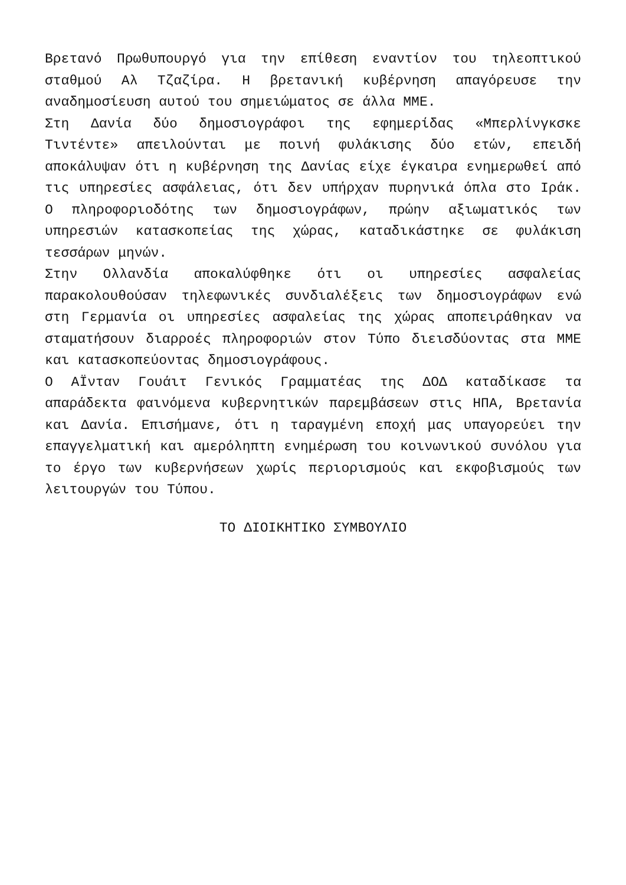Βρετανό Πρωθυπουργό για την επίθεση εναντίον του τηλεοπτικού σταθμού Αλ Τζαζίρα. Η βρετανική κυβέρνηση απαγόρευσε την αναδημοσίευση αυτού του σημειώματος σε άλλα ΜΜΕ.
Στη Δανία δύο δημοσιογράφοι της εφημερίδας «Μπερλίνγκσκε Τιντέντε» απειλούνται με ποινή φυλάκισης δύο ετών, επειδή αποκάλυψαν ότι η κυβέρνηση της Δανίας είχε έγκαιρα ενημερωθεί από τις υπηρεσίες ασφάλειας, ότι δεν υπήρχαν πυρηνικά όπλα στο Ιράκ. Ο πληροφοριοδότης των δημοσιογράφων, πρώην αξιωματικός των υπηρεσιών κατασκοπείας της χώρας, καταδικάστηκε σε φυλάκιση τεσσάρων μηνών.
Στην Ολλανδία αποκαλύφθηκε ότι οι υπηρεσίες ασφαλείας παρακολουθούσαν τηλεφωνικές συνδιαλέξεις των δημοσιογράφων ενώ στη Γερμανία οι υπηρεσίες ασφαλείας της χώρας αποπειράθηκαν να σταματήσουν διαρροές πληροφοριών στον Τύπο διεισδύοντας στα ΜΜΕ και κατασκοπεύοντας δημοσιογράφους.
Ο ΑΪνταν Γουάιτ Γενικός Γραμματέας της ΔΟΔ καταδίκασε τα απαράδεκτα φαινόμενα κυβερνητικών παρεμβάσεων στις ΗΠΑ, Βρετανία και Δανία. Επισήμανε, ότι η ταραγμένη εποχή μας υπαγορεύει την επαγγελματική και αμερόληπτη ενημέρωση του κοινωνικού συνόλου για το έργο των κυβερνήσεων χωρίς περιορισμούς και εκφοβισμούς των λειτουργών του Τύπου.
ΤΟ ΔΙΟΙΚΗΤΙΚΟ ΣΥΜΒΟΥΛΙΟ